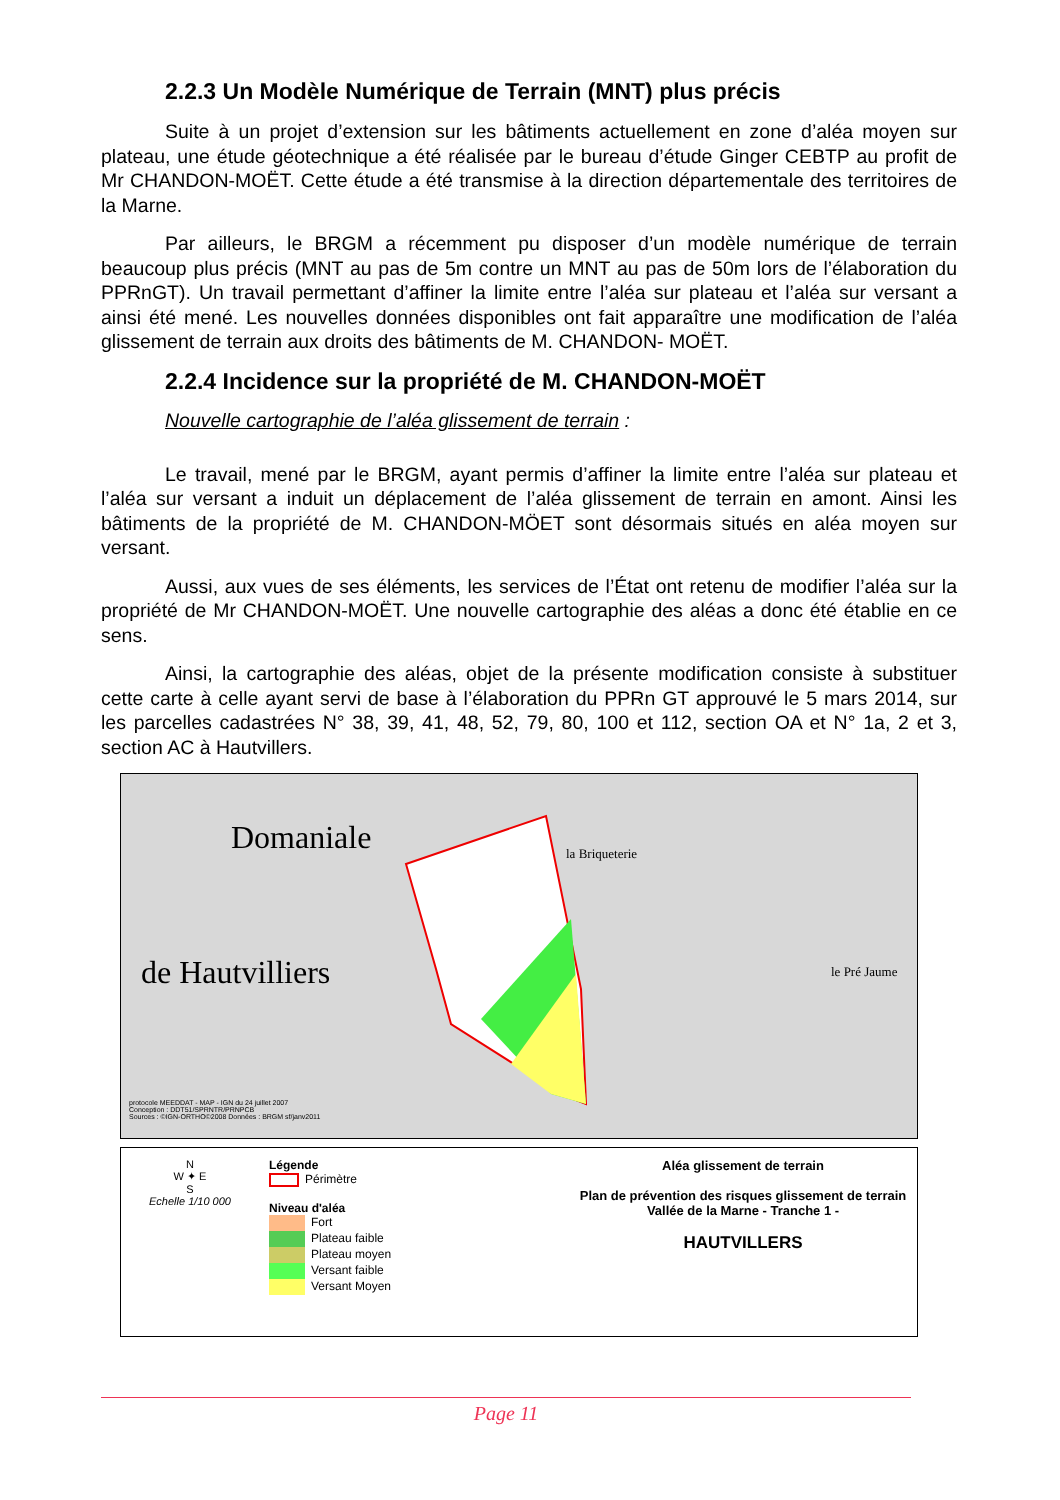2.2.3 Un Modèle Numérique de Terrain (MNT) plus précis
Suite à un projet d’extension sur les bâtiments actuellement en zone d’aléa moyen sur plateau, une étude géotechnique a été réalisée par le bureau d’étude Ginger CEBTP au profit de Mr CHANDON-MOËT. Cette étude a été transmise à la direction départementale des territoires de la Marne.
Par ailleurs, le BRGM a récemment pu disposer d’un modèle numérique de terrain beaucoup plus précis (MNT au pas de 5m contre un MNT au pas de 50m lors de l’élaboration du PPRnGT). Un travail permettant d’affiner la limite entre l’aléa sur plateau et l’aléa sur versant a ainsi été mené. Les nouvelles données disponibles ont fait apparaître une modification de l’aléa glissement de terrain aux droits des bâtiments de M. CHANDON- MOËT.
2.2.4 Incidence sur la propriété de M. CHANDON-MOËT
Nouvelle cartographie de l’aléa glissement de terrain :
Le travail, mené par le BRGM, ayant permis d’affiner la limite entre l’aléa sur plateau et l’aléa sur versant a induit un déplacement de l’aléa glissement de terrain en amont. Ainsi les bâtiments de la propriété de M. CHANDON-MÖET sont désormais situés en aléa moyen sur versant.
Aussi, aux vues de ses éléments, les services de l’État ont retenu de modifier l’aléa sur la propriété de Mr CHANDON-MOËT. Une nouvelle cartographie des aléas a donc été établie en ce sens.
Ainsi, la cartographie des aléas, objet de la présente modification consiste à substituer cette carte à celle ayant servi de base à l’élaboration du PPRn GT approuvé le 5 mars 2014, sur les parcelles cadastrées N° 38, 39, 41, 48, 52, 79, 80, 100 et 112, section OA et N° 1a, 2 et 3, section AC à Hautvillers.
Domaniale
de Hautvilliers
la Briqueterie
le Pré Jaume
protocole MEEDDAT - MAP - IGN du 24 juillet 2007
Conception : DDT51/SPRNTR/PRNPCB
Sources : ©IGN-ORTHO©2008 Données : BRGM sf/janv2011
N
W ✦ E
S
Echelle 1/10 000
Légende
Périmètre
Niveau d'aléa
Fort
Plateau faible
Plateau moyen
Versant faible
Versant Moyen
Aléa glissement de terrain
Plan de prévention des risques glissement de terrain
Vallée de la Marne - Tranche 1 -
HAUTVILLERS
Page 11